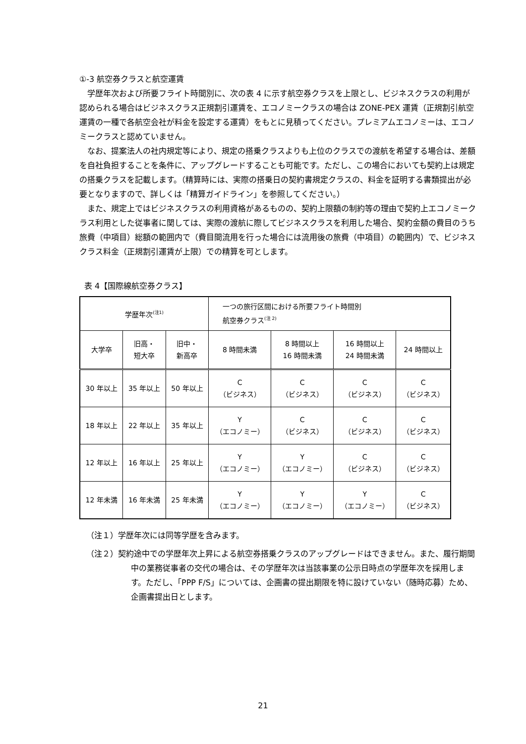①-3 航空券クラスと航空運賃
学歴年次および所要フライト時間別に、次の表 4 に示す航空券クラスを上限とし、ビジネスクラスの利用が認められる場合はビジネスクラス正規割引運賃を、エコノミークラスの場合は ZONE-PEX 運賃（正規割引航空運賃の一種で各航空会社が料金を設定する運賃）をもとに見積ってください。プレミアムエコノミーは、エコノミークラスと認めていません。
なお、提案法人の社内規定等により、規定の搭乗クラスよりも上位のクラスでの渡航を希望する場合は、差額を自社負担することを条件に、アップグレードすることも可能です。ただし、この場合においても契約上は規定の搭乗クラスを記載します。（精算時には、実際の搭乗日の契約書規定クラスの、料金を証明する書類提出が必要となりますので、詳しくは「精算ガイドライン」を参照してください。）
また、規定上ではビジネスクラスの利用資格があるものの、契約上限額の制約等の理由で契約上エコノミークラス利用とした従事者に関しては、実際の渡航に際してビジネスクラスを利用した場合、契約金額の費目のうち旅費（中項目）総額の範囲内で（費目間流用を行った場合には流用後の旅費（中項目）の範囲内）で、ビジネスクラス料金（正規割引運賃が上限）での精算を可とします。
表 4【国際線航空券クラス】
| 学歴年次<sup>(注1)</sup> | | | 一つの旅行区間における所要フライト時間別 航空券クラス<sup>(注 2)</sup> | | | |
| --- | --- | --- | --- | --- | --- | --- |
| 大学卒 | 旧高・ 短大卒 | 旧中・ 新高卒 | 8 時間未満 | 8 時間以上 16 時間未満 | 16 時間以上 24 時間未満 | 24 時間以上 |
| 30 年以上 | 35 年以上 | 50 年以上 | C （ビジネス） | C （ビジネス） | C （ビジネス） | C （ビジネス） |
| 18 年以上 | 22 年以上 | 35 年以上 | Y （エコノミー） | C （ビジネス） | C （ビジネス） | C （ビジネス） |
| 12 年以上 | 16 年以上 | 25 年以上 | Y （エコノミー） | Y （エコノミー） | C （ビジネス） | C （ビジネス） |
| 12 年未満 | 16 年未満 | 25 年未満 | Y （エコノミー） | Y （エコノミー） | Y （エコノミー） | C （ビジネス） |
（注１）学歴年次には同等学歴を含みます。
（注２）契約途中での学歴年次上昇による航空券搭乗クラスのアップグレードはできません。また、履行期間中の業務従事者の交代の場合は、その学歴年次は当該事業の公示日時点の学歴年次を採用します。ただし、「PPP F/S」については、企画書の提出期限を特に設けていない（随時応募）ため、企画書提出日とします。
21